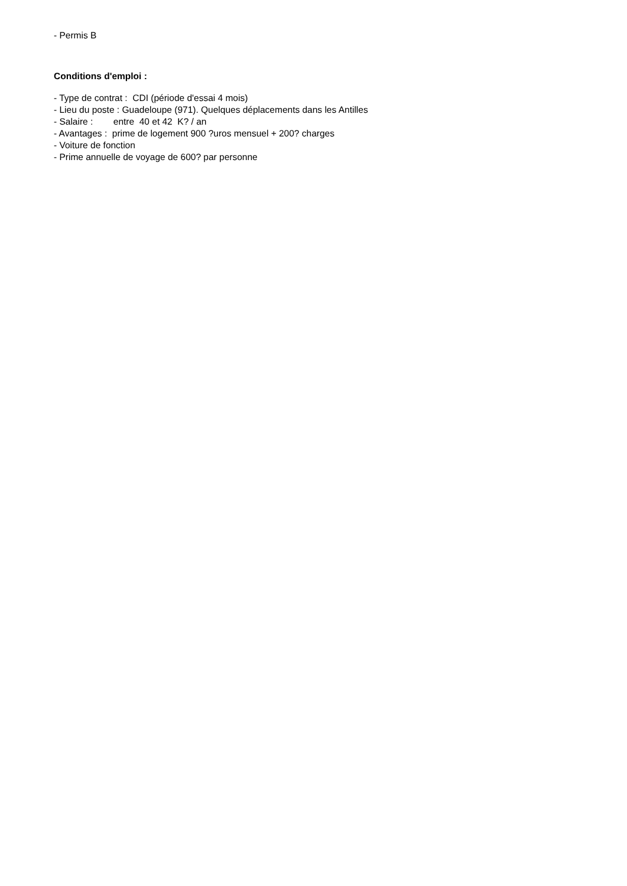- Permis B
Conditions d'emploi :
- Type de contrat : CDI (période d'essai 4 mois)
- Lieu du poste : Guadeloupe (971). Quelques déplacements dans les Antilles
- Salaire : entre 40 et 42 K? / an
- Avantages : prime de logement 900 ?uros mensuel + 200? charges
- Voiture de fonction
- Prime annuelle de voyage de 600? par personne